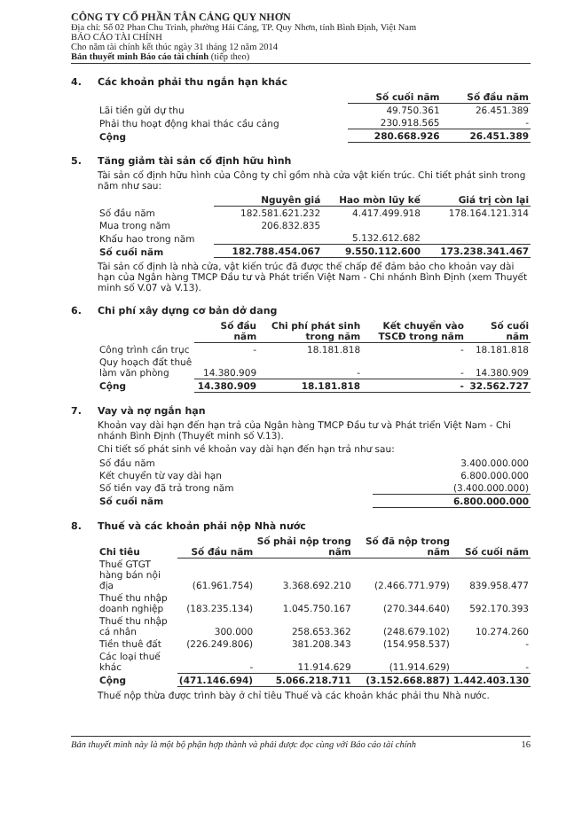CÔNG TY CỔ PHẦN TÂN CẢNG QUY NHƠN
Địa chỉ: Số 02 Phan Chu Trinh, phường Hải Cảng, TP. Quy Nhơn, tỉnh Bình Định, Việt Nam
BÁO CÁO TÀI CHÍNH
Cho năm tài chính kết thúc ngày 31 tháng 12 năm 2014
Bản thuyết minh Báo cáo tài chính (tiếp theo)
4. Các khoản phải thu ngắn hạn khác
| | Số cuối năm | Số đầu năm |
| Lãi tiền gửi dự thu | 49.750.361 | 26.451.389 |
| Phải thu hoạt động khai thác cầu cảng | 230.918.565 | - |
| Cộng | 280.668.926 | 26.451.389 |
5. Tăng giảm tài sản cố định hữu hình
Tài sản cố định hữu hình của Công ty chỉ gồm nhà cửa vật kiến trúc. Chi tiết phát sinh trong năm như sau:
| | Nguyên giá | Hao mòn lũy kế | Giá trị còn lại |
| Số đầu năm | 182.581.621.232 | 4.417.499.918 | 178.164.121.314 |
| Mua trong năm | 206.832.835 | | |
| Khấu hao trong năm | | 5.132.612.682 | |
| Số cuối năm | 182.788.454.067 | 9.550.112.600 | 173.238.341.467 |
Tài sản cố định là nhà cửa, vật kiến trúc đã được thế chấp để đảm bảo cho khoản vay dài hạn của Ngân hàng TMCP Đầu tư và Phát triển Việt Nam - Chi nhánh Bình Định (xem Thuyết minh số V.07 và V.13).
6. Chi phí xây dựng cơ bản dở dang
| | Số đầu năm | Chi phí phát sinh trong năm | Kết chuyển vào TSCĐ trong năm | Số cuối năm |
| Công trình cần trục | - | 18.181.818 | - | 18.181.818 |
| Quy hoạch đất thuê làm văn phòng | 14.380.909 | - | - | 14.380.909 |
| Cộng | 14.380.909 | 18.181.818 | - | 32.562.727 |
7. Vay và nợ ngắn hạn
Khoản vay dài hạn đến hạn trả của Ngân hàng TMCP Đầu tư và Phát triển Việt Nam - Chi nhánh Bình Định (Thuyết minh số V.13).
Chi tiết số phát sinh về khoản vay dài hạn đến hạn trả như sau:
| Số đầu năm | 3.400.000.000 |
| Kết chuyển từ vay dài hạn | 6.800.000.000 |
| Số tiền vay đã trả trong năm | (3.400.000.000) |
| Số cuối năm | 6.800.000.000 |
8. Thuế và các khoản phải nộp Nhà nước
| Chi tiêu | Số đầu năm | Số phải nộp trong năm | Số đã nộp trong năm | Số cuối năm |
| --- | --- | --- | --- | --- |
| Thuế GTGT hàng bán nội địa | (61.961.754) | 3.368.692.210 | (2.466.771.979) | 839.958.477 |
| Thuế thu nhập doanh nghiệp | (183.235.134) | 1.045.750.167 | (270.344.640) | 592.170.393 |
| Thuế thu nhập cá nhân | 300.000 | 258.653.362 | (248.679.102) | 10.274.260 |
| Tiền thuê đất | (226.249.806) | 381.208.343 | (154.958.537) | - |
| Các loại thuế khác | - | 11.914.629 | (11.914.629) | - |
| Cộng | (471.146.694) | 5.066.218.711 | (3.152.668.887) | 1.442.403.130 |
Thuế nộp thừa được trình bày ở chỉ tiêu Thuế và các khoản khác phải thu Nhà nước.
Bản thuyết minh này là một bộ phận hợp thành và phải được đọc cùng với Báo cáo tài chính 16